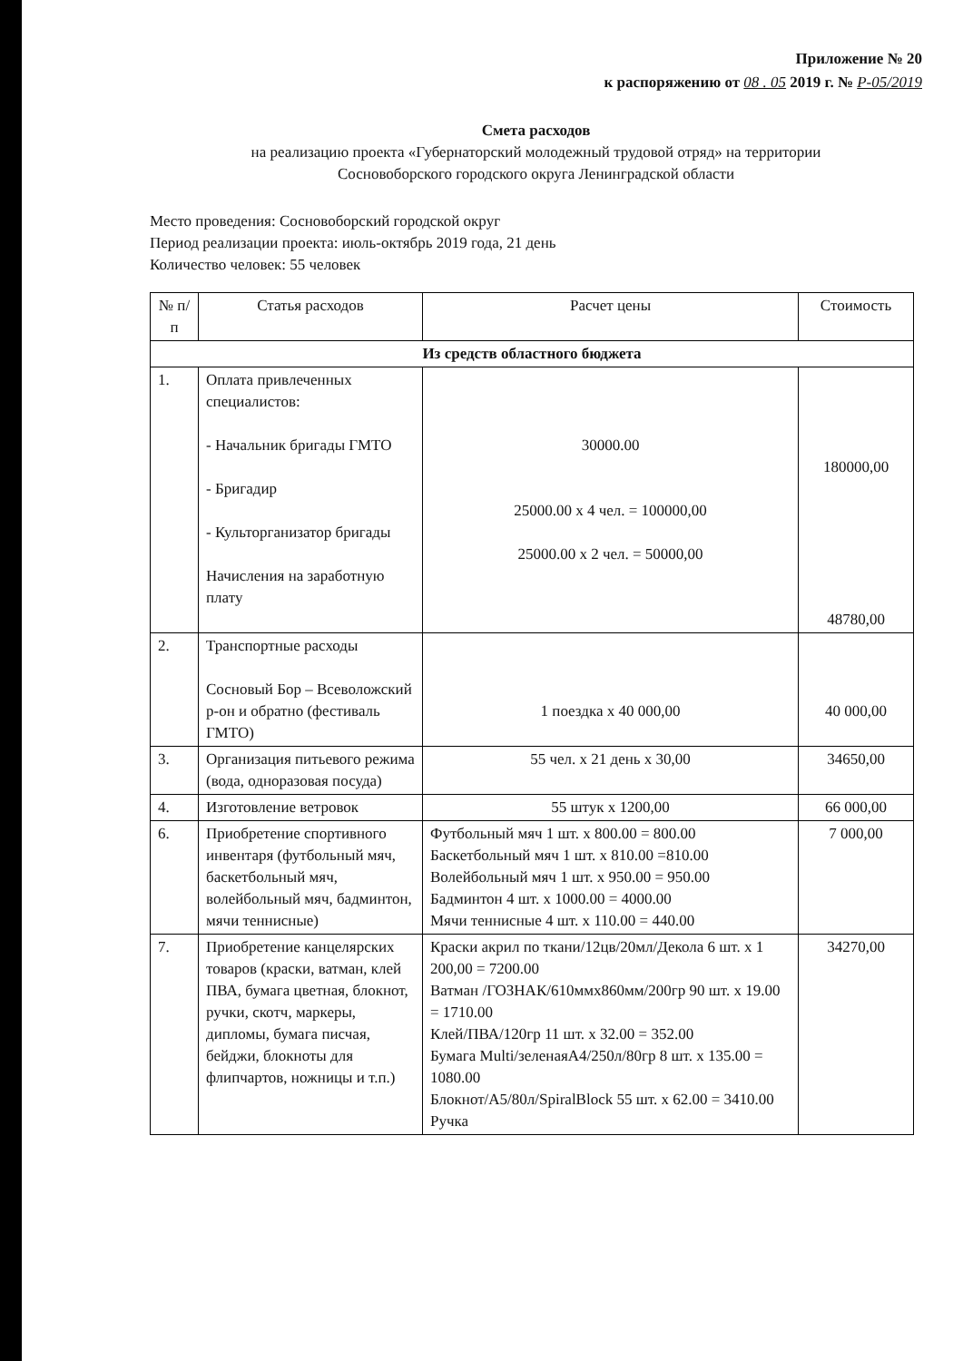Приложение № 20
к распоряжению от 08 . 05 2019 г. № Р-05/2019
Смета расходов
на реализацию проекта «Губернаторский молодежный трудовой отряд» на территории
Сосновоборского городского округа Ленинградской области
Место проведения: Сосновоборский городской округ
Период реализации проекта: июль-октябрь 2019 года, 21 день
Количество человек: 55 человек
| № п/п | Статья расходов | Расчет цены | Стоимость |
| --- | --- | --- | --- |
| Из средств областного бюджета | | | |
| 1. | Оплата привлеченных специалистов: - Начальник бригады ГМТО - Бригадир - Культорганизатор бригады Начисления на заработную плату | 30000.00 25000.00 х 4 чел. = 100000,00 25000.00 х 2 чел. = 50000,00 | 180000,00 48780,00 |
| 2. | Транспортные расходы Сосновый Бор – Всеволожский р-он и обратно (фестиваль ГМТО) | 1 поездка х 40 000,00 | 40 000,00 |
| 3. | Организация питьевого режима (вода, одноразовая посуда) | 55 чел. х 21 день х 30,00 | 34650,00 |
| 4. | Изготовление ветровок | 55 штук х 1200,00 | 66 000,00 |
| 6. | Приобретение спортивного инвентаря (футбольный мяч, баскетбольный мяч, волейбольный мяч, бадминтон, мячи теннисные) | Футбольный мяч 1 шт. х 800.00 = 800.00 Баскетбольный мяч 1 шт. х 810.00 =810.00 Волейбольный мяч 1 шт. х 950.00 = 950.00 Бадминтон 4 шт. х 1000.00 = 4000.00 Мячи теннисные 4 шт. х 110.00 = 440.00 | 7 000,00 |
| 7. | Приобретение канцелярских товаров (краски, ватман, клей ПВА, бумага цветная, блокнот, ручки, скотч, маркеры, дипломы, бумага писчая, бейджи, блокноты для флипчартов, ножницы и т.п.) | Краски акрил по ткани/12цв/20мл/Декола 6 шт. х 1 200,00 = 7200.00 Ватман /ГОЗНАК/610ммх860мм/200гр 90 шт. х 19.00 = 1710.00 Клей/ПВА/120гр 11 шт. х 32.00 = 352.00 Бумага Multi/зеленаяА4/250л/80гр 8 шт. х 135.00 = 1080.00 Блокнот/А5/80л/SpiralBlock 55 шт. х 62.00 = 3410.00 Ручка | 34270,00 |